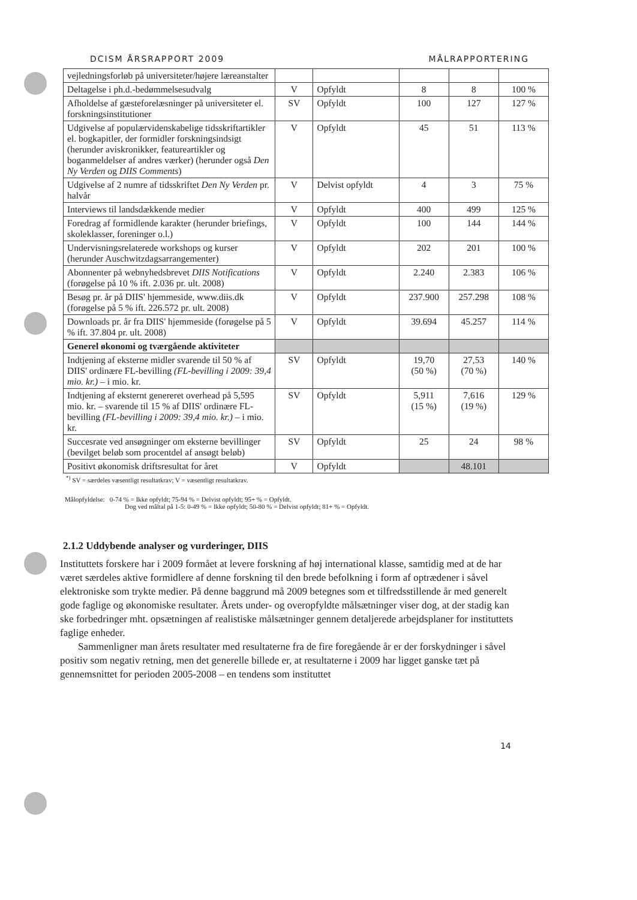DCISM ÅRSRAPPORT 2009 MÅLRAPPORTERING
| vejledningsforløb på universiteter/højere læreanstalter | | | | | |
| Deltagelse i ph.d.-bedømmelsesudvalg | V | Opfyldt | 8 | 8 | 100 % |
| Afholdelse af gæsteforelæsninger på universiteter el. forskningsinstitutioner | SV | Opfyldt | 100 | 127 | 127 % |
| Udgivelse af populærvidenskabelige tidsskriftartikler el. bogkapitler, der formidler forskningsindsigt (herunder aviskronikker, featureartikler og boganmeldelser af andres værker) (herunder også Den Ny Verden og DIIS Comments ) | V | Opfyldt | 45 | 51 | 113 % |
| Udgivelse af 2 numre af tidsskriftet Den Ny Verden pr. halvår | V | Delvist opfyldt | 4 | 3 | 75 % |
| Interviews til landsdækkende medier | V | Opfyldt | 400 | 499 | 125 % |
| Foredrag af formidlende karakter (herunder briefings, skoleklasser, foreninger o.l.) | V | Opfyldt | 100 | 144 | 144 % |
| Undervisningsrelaterede workshops og kurser (herunder Auschwitzdagsarrangementer) | V | Opfyldt | 202 | 201 | 100 % |
| Abonnenter på webnyhedsbrevet DIIS Notifications (forøgelse på 10 % ift. 2.036 pr. ult. 2008) | V | Opfyldt | 2.240 | 2.383 | 106 % |
| Besøg pr. år på DIIS' hjemmeside, www.diis.dk (forøgelse på 5 % ift. 226.572 pr. ult. 2008) | V | Opfyldt | 237.900 | 257.298 | 108 % |
| Downloads pr. år fra DIIS' hjemmeside (forøgelse på 5 % ift. 37.804 pr. ult. 2008) | V | Opfyldt | 39.694 | 45.257 | 114 % |
| Generel økonomi og tværgående aktiviteter | | | | | |
| Indtjening af eksterne midler svarende til 50 % af DIIS' ordinære FL-bevilling (FL-bevilling i 2009: 39,4 mio. kr.) – i mio. kr. | SV | Opfyldt | 19,70 (50 %) | 27,53 (70 %) | 140 % |
| Indtjening af eksternt genereret overhead på 5,595 mio. kr. – svarende til 15 % af DIIS' ordinære FL-bevilling (FL-bevilling i 2009: 39,4 mio. kr.) – i mio. kr. | SV | Opfyldt | 5,911 (15 %) | 7,616 (19 %) | 129 % |
| Succesrate ved ansøgninger om eksterne bevillinger (bevilget beløb som procentdel af ansøgt beløb) | SV | Opfyldt | 25 | 24 | 98 % |
| Positivt økonomisk driftsresultat for året | V | Opfyldt | | 48.101 | |
<sup>*)</sup> SV = særdeles væsentligt resultatkrav; V = væsentligt resultatkrav.
Målopfyldelse: 0-74 % = Ikke opfyldt; 75-94 % = Delvist opfyldt; 95+ % = Opfyldt.
Dog ved måltal på 1-5: 0-49 % = Ikke opfyldt; 50-80 % = Delvist opfyldt; 81+ % = Opfyldt.
2.1.2 Uddybende analyser og vurderinger, DIIS
Instituttets forskere har i 2009 formået at levere forskning af høj international klasse, samtidig med at de har været særdeles aktive formidlere af denne forskning til den brede befolkning i form af optrædener i såvel elektroniske som trykte medier. På denne baggrund må 2009 betegnes som et tilfredsstillende år med generelt gode faglige og økonomiske resultater. Årets under- og overopfyldte målsætninger viser dog, at der stadig kan ske forbedringer mht. opsætningen af realistiske målsætninger gennem detaljerede arbejdsplaner for instituttets faglige enheder.
Sammenligner man årets resultater med resultaterne fra de fire foregående år er der forskydninger i såvel positiv som negativ retning, men det generelle billede er, at resultaterne i 2009 har ligget ganske tæt på gennemsnittet for perioden 2005-2008 – en tendens som instituttet
14